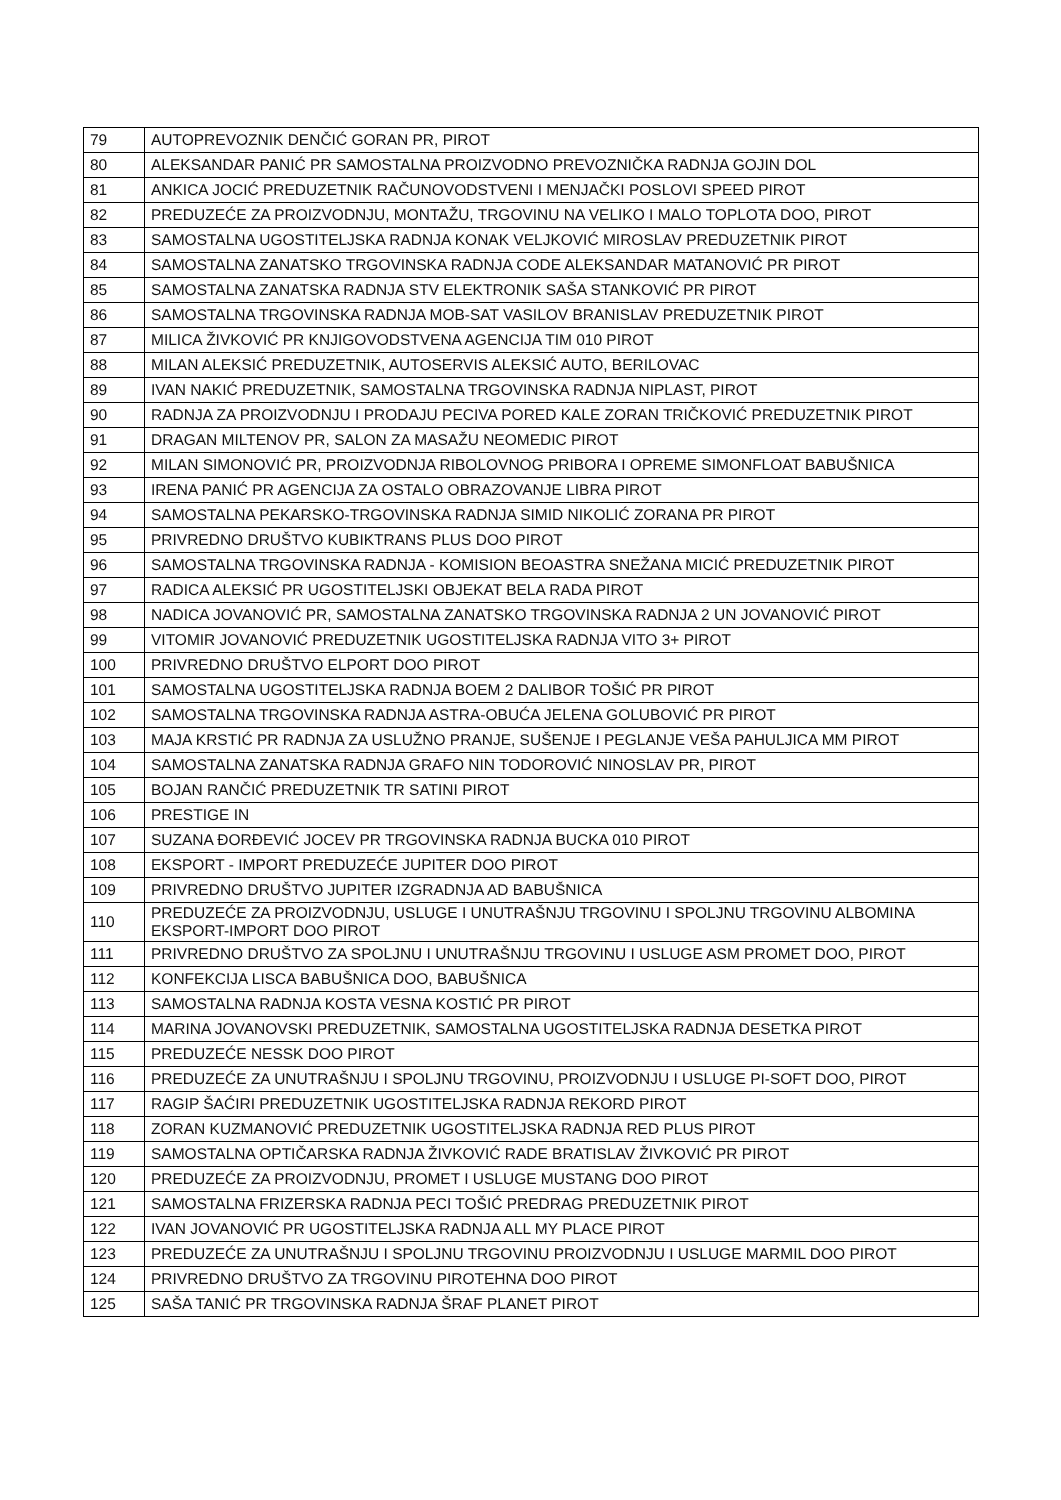| 79 | AUTOPREVOZNIK DENČIĆ GORAN PR, PIROT |
| 80 | ALEKSANDAR PANIĆ PR SAMOSTALNA PROIZVODNO PREVOZNIČKA RADNJA GOJIN DOL |
| 81 | ANKICA JOCIĆ PREDUZETNIK RAČUNOVODSTVENI I MENJAČKI POSLOVI SPEED PIROT |
| 82 | PREDUZEĆE ZA PROIZVODNJU, MONTAŽU, TRGOVINU NA VELIKO I MALO TOPLOTA DOO, PIROT |
| 83 | SAMOSTALNA UGOSTITELJSKA RADNJA KONAK VELJKOVIĆ MIROSLAV PREDUZETNIK PIROT |
| 84 | SAMOSTALNA ZANATSKO TRGOVINSKA RADNJA CODE ALEKSANDAR MATANOVIĆ PR PIROT |
| 85 | SAMOSTALNA ZANATSKA RADNJA STV ELEKTRONIK SAŠA STANKOVIĆ PR PIROT |
| 86 | SAMOSTALNA TRGOVINSKA RADNJA MOB-SAT VASILOV BRANISLAV PREDUZETNIK PIROT |
| 87 | MILICA ŽIVKOVIĆ PR KNJIGOVODSTVENA AGENCIJA TIM 010 PIROT |
| 88 | MILAN ALEKSIĆ PREDUZETNIK, AUTOSERVIS ALEKSIĆ AUTO, BERILOVAC |
| 89 | IVAN NAKIĆ PREDUZETNIK, SAMOSTALNA TRGOVINSKA RADNJA NIPLAST, PIROT |
| 90 | RADNJA ZA PROIZVODNJU I PRODAJU PECIVA PORED KALE ZORAN TRIČKOVIĆ PREDUZETNIK PIROT |
| 91 | DRAGAN MILTENOV PR, SALON ZA MASAŽU NEOMEDIC PIROT |
| 92 | MILAN SIMONOVIĆ PR, PROIZVODNJA RIBOLOVNOG PRIBORA I OPREME SIMONFLOAT BABUŠNICA |
| 93 | IRENA PANIĆ PR AGENCIJA ZA OSTALO OBRAZOVANJE LIBRA PIROT |
| 94 | SAMOSTALNA PEKARSKO-TRGOVINSKA RADNJA SIMID NIKOLIĆ ZORANA PR PIROT |
| 95 | PRIVREDNO DRUŠTVO KUBIKTRANS PLUS DOO PIROT |
| 96 | SAMOSTALNA TRGOVINSKA RADNJA - KOMISION BEOASTRA SNEŽANA MICIĆ PREDUZETNIK PIROT |
| 97 | RADICA ALEKSIĆ PR UGOSTITELJSKI OBJEKAT BELA RADA PIROT |
| 98 | NADICA JOVANOVIĆ PR, SAMOSTALNA ZANATSKO TRGOVINSKA RADNJA 2 UN JOVANOVIĆ PIROT |
| 99 | VITOMIR JOVANOVIĆ PREDUZETNIK UGOSTITELJSKA RADNJA VITO 3+ PIROT |
| 100 | PRIVREDNO DRUŠTVO ELPORT DOO PIROT |
| 101 | SAMOSTALNA UGOSTITELJSKA RADNJA BOEM 2 DALIBOR TOŠIĆ PR PIROT |
| 102 | SAMOSTALNA TRGOVINSKA RADNJA ASTRA-OBUĆA JELENA GOLUBOVIĆ PR PIROT |
| 103 | MAJA KRSTIĆ PR RADNJA ZA USLUŽNO PRANJE, SUŠENJE I PEGLANJE VEŠA PAHULJICA MM PIROT |
| 104 | SAMOSTALNA ZANATSKA RADNJA GRAFO NIN TODOROVIĆ NINOSLAV PR, PIROT |
| 105 | BOJAN RANČIĆ PREDUZETNIK TR SATINI PIROT |
| 106 | PRESTIGE IN |
| 107 | SUZANA ĐORĐEVIĆ JOCEV PR TRGOVINSKA RADNJA BUCKA 010 PIROT |
| 108 | EKSPORT - IMPORT PREDUZEĆE JUPITER DOO PIROT |
| 109 | PRIVREDNO DRUŠTVO JUPITER IZGRADNJA AD BABUŠNICA |
| 110 | PREDUZEĆE ZA PROIZVODNJU, USLUGE I UNUTRAŠNJU TRGOVINU I SPOLJNU TRGOVINU ALBOMINA EKSPORT-IMPORT DOO PIROT |
| 111 | PRIVREDNO DRUŠTVO ZA SPOLJNU I UNUTRAŠNJU TRGOVINU I USLUGE ASM PROMET DOO, PIROT |
| 112 | KONFEKCIJA LISCA BABUŠNICA DOO, BABUŠNICA |
| 113 | SAMOSTALNA RADNJA KOSTA VESNA KOSTIĆ PR PIROT |
| 114 | MARINA JOVANOVSKI PREDUZETNIK, SAMOSTALNA UGOSTITELJSKA RADNJA DESETKA PIROT |
| 115 | PREDUZEĆE NESSK DOO PIROT |
| 116 | PREDUZEĆE ZA UNUTRAŠNJU I SPOLJNU TRGOVINU, PROIZVODNJU I USLUGE PI-SOFT DOO, PIROT |
| 117 | RAGIP ŠAĆIRI PREDUZETNIK UGOSTITELJSKA RADNJA REKORD PIROT |
| 118 | ZORAN KUZMANOVIĆ PREDUZETNIK UGOSTITELJSKA RADNJA RED PLUS PIROT |
| 119 | SAMOSTALNA OPTIČARSKA RADNJA ŽIVKOVIĆ RADE BRATISLAV ŽIVKOVIĆ PR PIROT |
| 120 | PREDUZEĆE ZA PROIZVODNJU, PROMET I USLUGE MUSTANG DOO PIROT |
| 121 | SAMOSTALNA FRIZERSKA RADNJA PECI TOŠIĆ PREDRAG PREDUZETNIK PIROT |
| 122 | IVAN JOVANOVIĆ PR UGOSTITELJSKA RADNJA ALL MY PLACE PIROT |
| 123 | PREDUZEĆE ZA UNUTRAŠNJU I SPOLJNU TRGOVINU PROIZVODNJU I USLUGE MARMIL DOO PIROT |
| 124 | PRIVREDNO DRUŠTVO ZA TRGOVINU PIROTEHNA DOO PIROT |
| 125 | SAŠA TANIĆ PR TRGOVINSKA RADNJA ŠRAF PLANET PIROT |